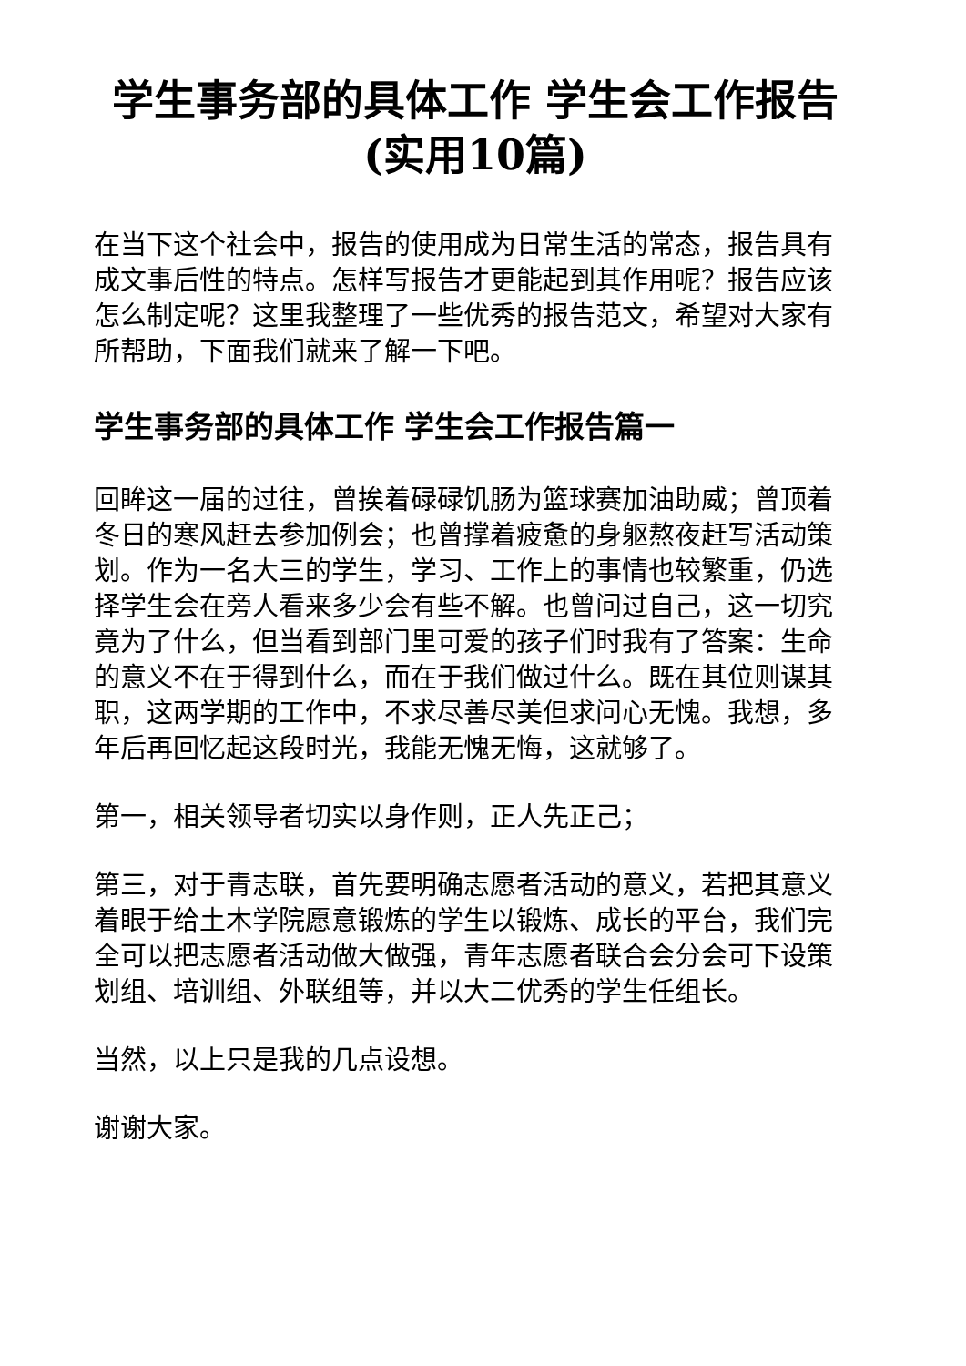学生事务部的具体工作 学生会工作报告(实用10篇)
在当下这个社会中，报告的使用成为日常生活的常态，报告具有成文事后性的特点。怎样写报告才更能起到其作用呢？报告应该怎么制定呢？这里我整理了一些优秀的报告范文，希望对大家有所帮助，下面我们就来了解一下吧。
学生事务部的具体工作 学生会工作报告篇一
回眸这一届的过往，曾挨着碌碌饥肠为篮球赛加油助威；曾顶着冬日的寒风赶去参加例会；也曾撑着疲惫的身躯熬夜赶写活动策划。作为一名大三的学生，学习、工作上的事情也较繁重，仍选择学生会在旁人看来多少会有些不解。也曾问过自己，这一切究竟为了什么，但当看到部门里可爱的孩子们时我有了答案：生命的意义不在于得到什么，而在于我们做过什么。既在其位则谋其职，这两学期的工作中，不求尽善尽美但求问心无愧。我想，多年后再回忆起这段时光，我能无愧无悔，这就够了。
第一，相关领导者切实以身作则，正人先正己；
第三，对于青志联，首先要明确志愿者活动的意义，若把其意义着眼于给土木学院愿意锻炼的学生以锻炼、成长的平台，我们完全可以把志愿者活动做大做强，青年志愿者联合会分会可下设策划组、培训组、外联组等，并以大二优秀的学生任组长。
当然，以上只是我的几点设想。
谢谢大家。